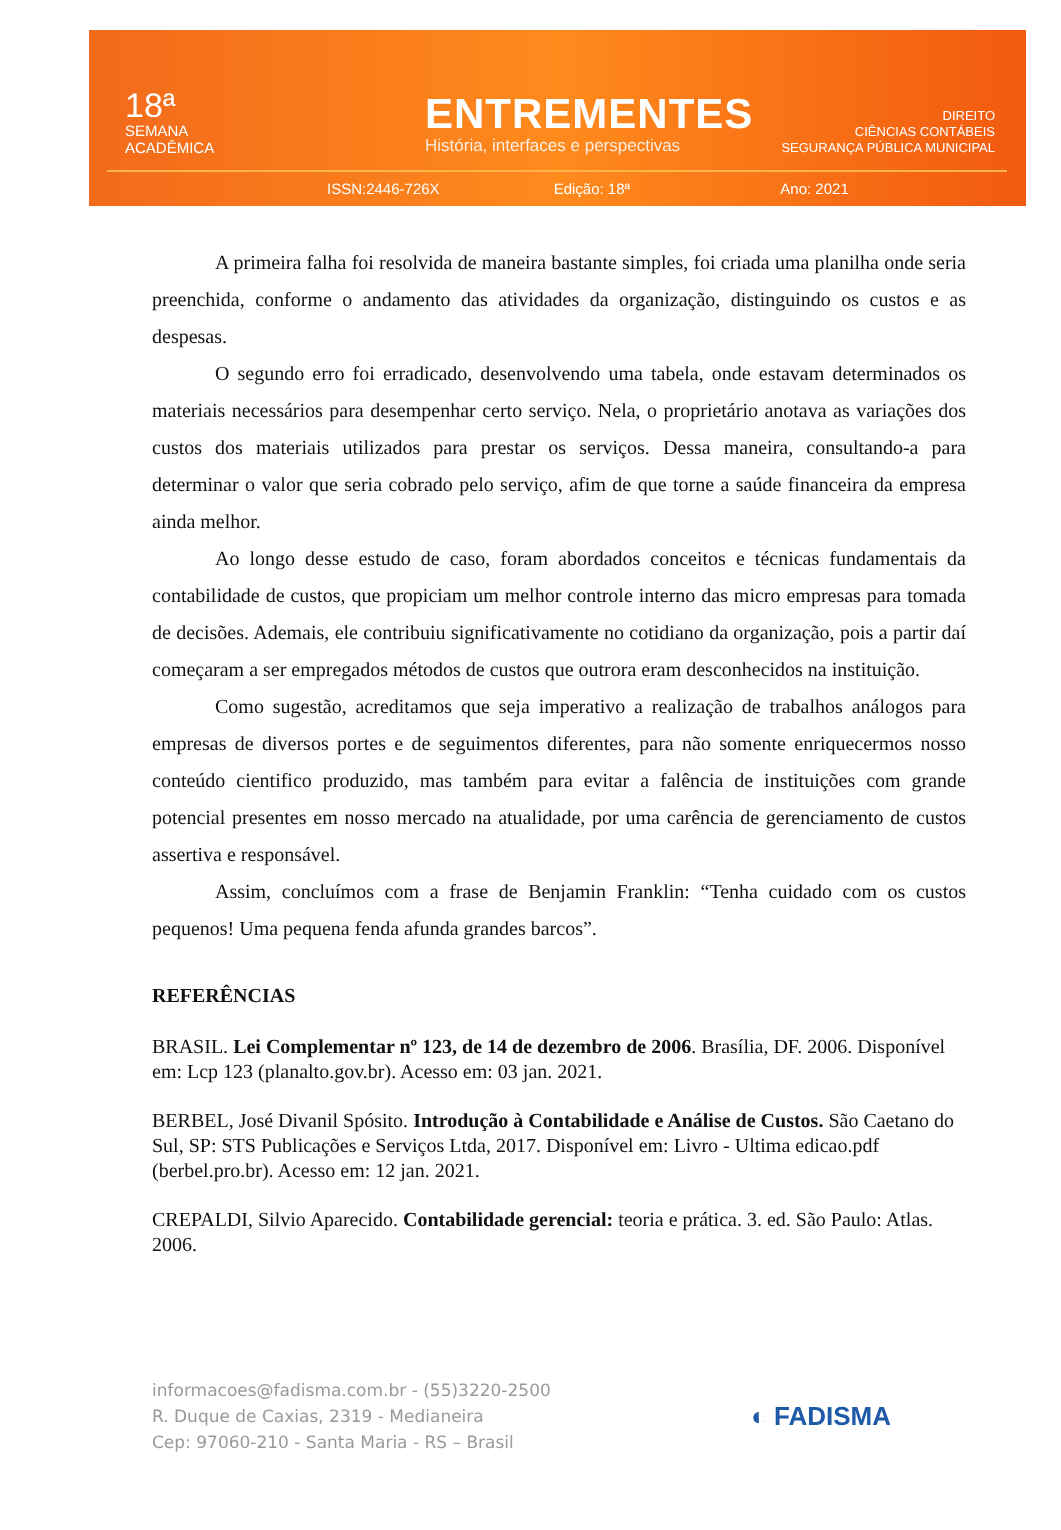18ª
SEMANA
ACADÊMICA
ENTREMENTES
História, interfaces e perspectivas
DIREITO
CIÊNCIAS CONTÁBEIS
SEGURANÇA PÚBLICA MUNICIPAL
ISSN:2446-726X Edição: 18ª Ano: 2021
A primeira falha foi resolvida de maneira bastante simples, foi criada uma planilha onde seria preenchida, conforme o andamento das atividades da organização, distinguindo os custos e as despesas.
O segundo erro foi erradicado, desenvolvendo uma tabela, onde estavam determinados os materiais necessários para desempenhar certo serviço. Nela, o proprietário anotava as variações dos custos dos materiais utilizados para prestar os serviços. Dessa maneira, consultando-a para determinar o valor que seria cobrado pelo serviço, afim de que torne a saúde financeira da empresa ainda melhor.
Ao longo desse estudo de caso, foram abordados conceitos e técnicas fundamentais da contabilidade de custos, que propiciam um melhor controle interno das micro empresas para tomada de decisões. Ademais, ele contribuiu significativamente no cotidiano da organização, pois a partir daí começaram a ser empregados métodos de custos que outrora eram desconhecidos na instituição.
Como sugestão, acreditamos que seja imperativo a realização de trabalhos análogos para empresas de diversos portes e de seguimentos diferentes, para não somente enriquecermos nosso conteúdo cientifico produzido, mas também para evitar a falência de instituições com grande potencial presentes em nosso mercado na atualidade, por uma carência de gerenciamento de custos assertiva e responsável.
Assim, concluímos com a frase de Benjamin Franklin: “Tenha cuidado com os custos pequenos! Uma pequena fenda afunda grandes barcos”.
REFERÊNCIAS
BRASIL. Lei Complementar nº 123, de 14 de dezembro de 2006. Brasília, DF. 2006. Disponível em: Lcp 123 (planalto.gov.br). Acesso em: 03 jan. 2021.
BERBEL, José Divanil Spósito. Introdução à Contabilidade e Análise de Custos. São Caetano do Sul, SP: STS Publicações e Serviços Ltda, 2017. Disponível em: Livro - Ultima edicao.pdf (berbel.pro.br). Acesso em: 12 jan. 2021.
CREPALDI, Silvio Aparecido. Contabilidade gerencial: teoria e prática. 3. ed. São Paulo: Atlas. 2006.
informacoes@fadisma.com.br - (55)3220-2500
R. Duque de Caxias, 2319 - Medianeira
Cep: 97060-210 - Santa Maria - RS – Brasil
◐ FADISMA